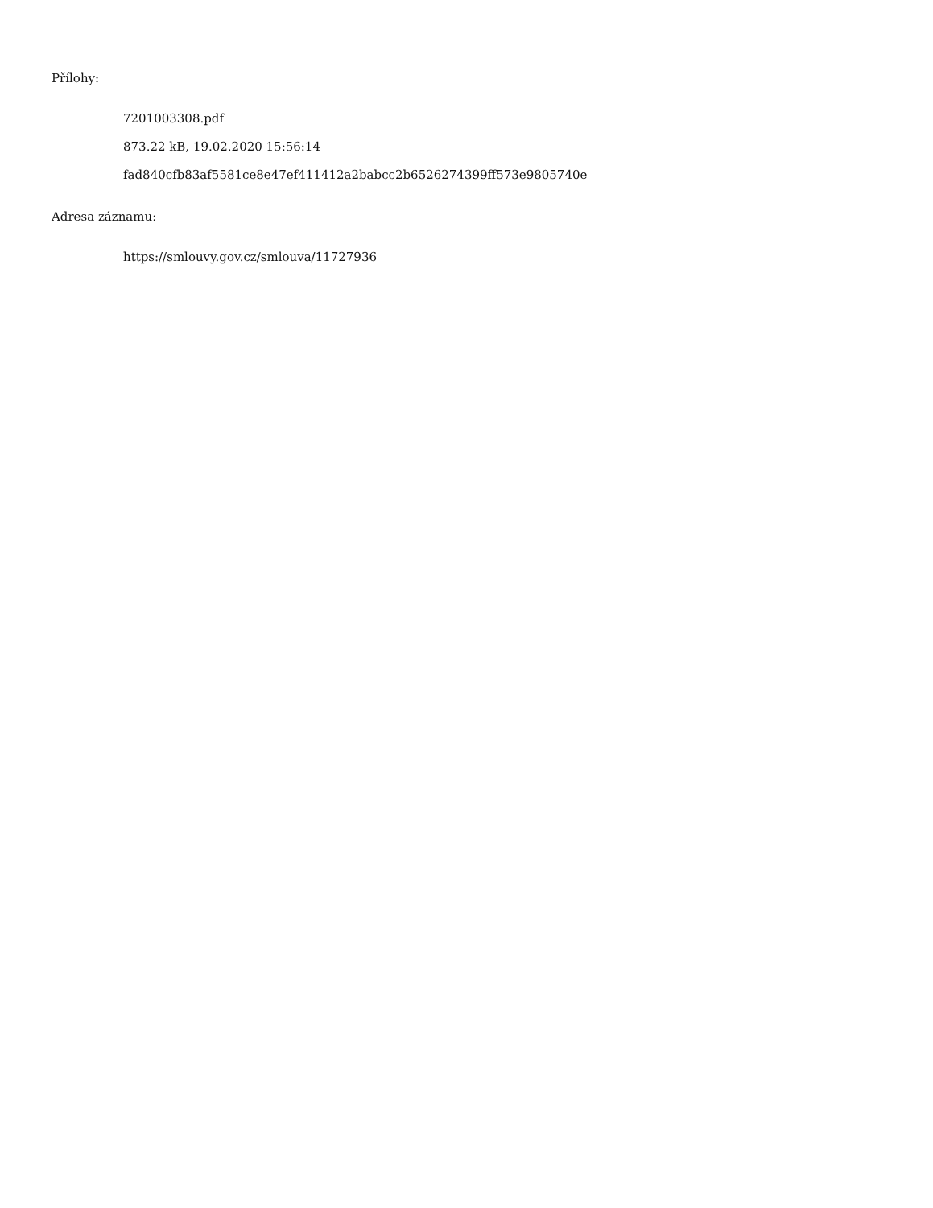Přílohy:
7201003308.pdf
873.22 kB, 19.02.2020 15:56:14
fad840cfb83af5581ce8e47ef411412a2babcc2b6526274399ff573e9805740e
Adresa záznamu:
https://smlouvy.gov.cz/smlouva/11727936